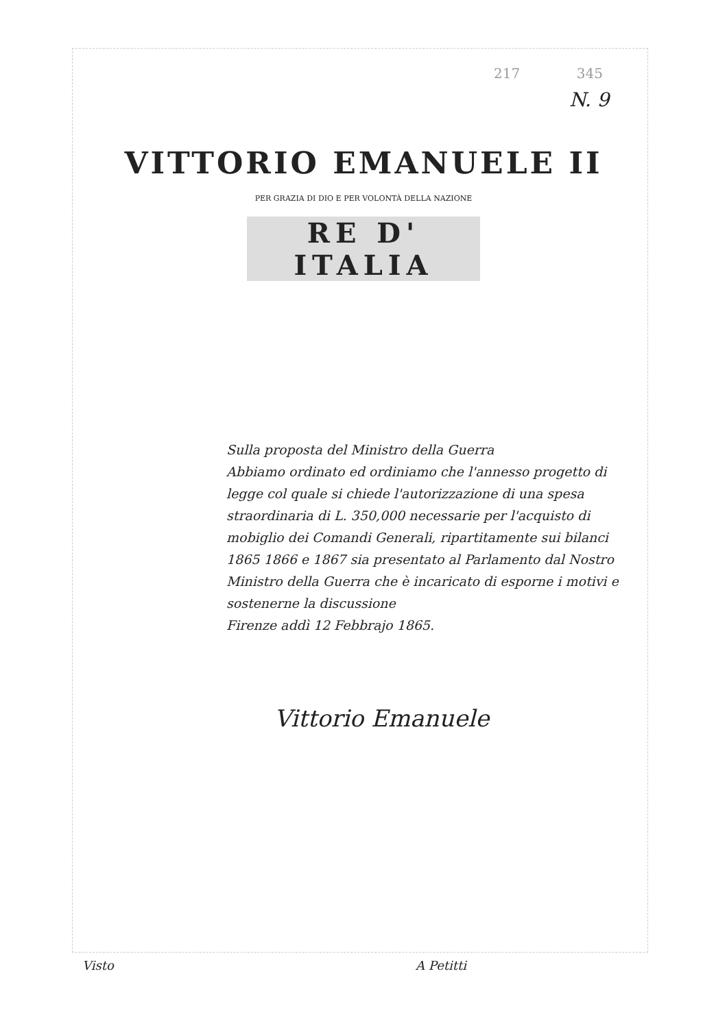217 345
N. 9
VITTORIO EMANUELE II
PER GRAZIA DI DIO E PER VOLONTÀ DELLA NAZIONE
RE D' ITALIA
Sulla proposta del Ministro della Guerra
Abbiamo ordinato ed ordiniamo che l'annesso progetto di legge col quale si chiede l'autorizzazione di una spesa straordinaria di L. 350,000 necessarie per l'acquisto di mobiglio dei Comandi Generali, ripartitamente sui bilanci 1865 1866 e 1867 sia presentato al Parlamento dal Nostro Ministro della Guerra che è incaricato di esporne i motivi e sostenerne la discussione
Firenze addì 12 Febbrajo 1865.
Vittorio Emanuele
Visto A Petitti